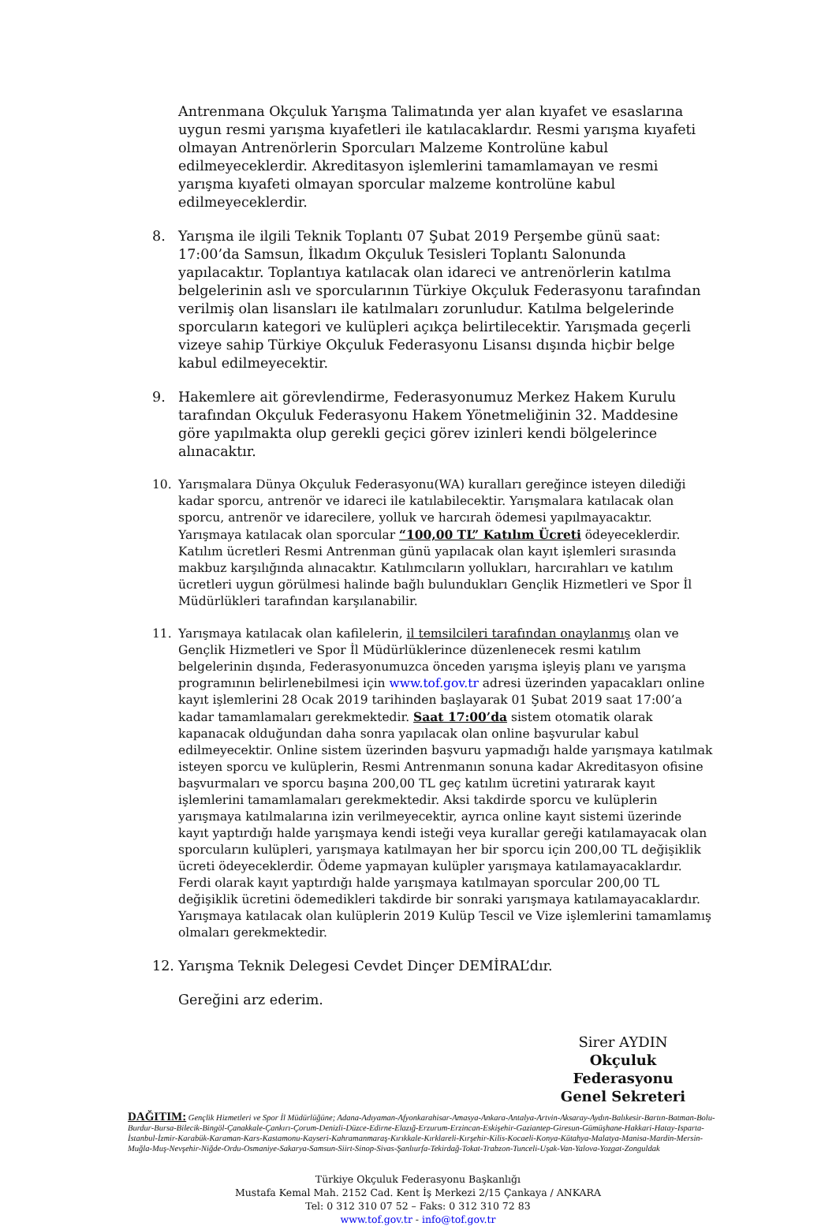Antrenmana Okçuluk Yarışma Talimatında yer alan kıyafet ve esaslarına uygun resmi yarışma kıyafetleri ile katılacaklardır. Resmi yarışma kıyafeti olmayan Antrenörlerin Sporcuları Malzeme Kontrolüne kabul edilmeyeceklerdir. Akreditasyon işlemlerini tamamlamayan ve resmi yarışma kıyafeti olmayan sporcular malzeme kontrolüne kabul edilmeyeceklerdir.
8. Yarışma ile ilgili Teknik Toplantı 07 Şubat 2019 Perşembe günü saat: 17:00’da Samsun, İlkadım Okçuluk Tesisleri Toplantı Salonunda yapılacaktır. Toplantıya katılacak olan idareci ve antrenörlerin katılma belgelerinin aslı ve sporcularının Türkiye Okçuluk Federasyonu tarafından verilmiş olan lisansları ile katılmaları zorunludur. Katılma belgelerinde sporcuların kategori ve kulüpleri açıkça belirtilecektir. Yarışmada geçerli vizeye sahip Türkiye Okçuluk Federasyonu Lisansı dışında hiçbir belge kabul edilmeyecektir.
9. Hakemlere ait görevlendirme, Federasyonumuz Merkez Hakem Kurulu tarafından Okçuluk Federasyonu Hakem Yönetmeliğinin 32. Maddesine göre yapılmakta olup gerekli geçici görev izinleri kendi bölgelerince alınacaktır.
10. Yarışmalara Dünya Okçuluk Federasyonu(WA) kuralları gereğince isteyen dilediği kadar sporcu, antrenör ve idareci ile katılabilecektir. Yarışmalara katılacak olan sporcu, antrenör ve idarecilere, yolluk ve harcırah ödemesi yapılmayacaktır. Yarışmaya katılacak olan sporcular “100,00 TL” Katılım Ücreti ödeyeceklerdir. Katılım ücretleri Resmi Antrenman günü yapılacak olan kayıt işlemleri sırasında makbuz karşılığında alınacaktır. Katılımcıların yollukları, harcırahları ve katılım ücretleri uygun görülmesi halinde bağlı bulundukları Gençlik Hizmetleri ve Spor İl Müdürlükleri tarafından karşılanabilir.
11. Yarışmaya katılacak olan kafilelerin, il temsilcileri tarafından onaylanmış olan ve Gençlik Hizmetleri ve Spor İl Müdürlüklerince düzenlenecek resmi katılım belgelerinin dışında, Federasyonumuzca önceden yarışma işleyiş planı ve yarışma programının belirlenebilmesi için www.tof.gov.tr adresi üzerinden yapacakları online kayıt işlemlerini 28 Ocak 2019 tarihinden başlayarak 01 Şubat 2019 saat 17:00’a kadar tamamlamaları gerekmektedir. Saat 17:00’da sistem otomatik olarak kapanacak olduğundan daha sonra yapılacak olan online başvurular kabul edilmeyecektir. Online sistem üzerinden başvuru yapmadığı halde yarışmaya katılmak isteyen sporcu ve kulüplerin, Resmi Antrenmanın sonuna kadar Akreditasyon ofisine başvurmaları ve sporcu başına 200,00 TL geç katılım ücretini yatırarak kayıt işlemlerini tamamlamaları gerekmektedir. Aksi takdirde sporcu ve kulüplerin yarışmaya katılmalarına izin verilmeyecektir, ayrıca online kayıt sistemi üzerinde kayıt yaptırdığı halde yarışmaya kendi isteği veya kurallar gereği katılamayacak olan sporcuların kulüpleri, yarışmaya katılmayan her bir sporcu için 200,00 TL değişiklik ücreti ödeyeceklerdir. Ödeme yapmayan kulüpler yarışmaya katılamayacaklardır. Ferdi olarak kayıt yaptırdığı halde yarışmaya katılmayan sporcular 200,00 TL değişiklik ücretini ödemedikleri takdirde bir sonraki yarışmaya katılamayacaklardır. Yarışmaya katılacak olan kulüplerin 2019 Kulüp Tescil ve Vize işlemlerini tamamlamış olmaları gerekmektedir.
12. Yarışma Teknik Delegesi Cevdet Dinçer DEMİRAL’dır.
Gereğini arz ederim.
Sirer AYDIN
Okçuluk Federasyonu
Genel Sekreteri
DAĞITIM: Gençlik Hizmetleri ve Spor İl Müdürlüğüne; Adana-Adıyaman-Afyonkarahisar-Amasya-Ankara-Antalya-Artvin-Aksaray-Aydın-Balıkesir-Bartın-Batman-Bolu-Burdur-Bursa-Bilecik-Bingöl-Çanakkale-Çankırı-Çorum-Denizli-Düzce-Edirne-Elazığ-Erzurum-Erzincan-Eskişehir-Gaziantep-Giresun-Gümüşhane-Hakkari-Hatay-Isparta-İstanbul-İzmir-Karabük-Karaman-Kars-Kastamonu-Kayseri-Kahramanmaraş-Kırıkkale-Kırklareli-Kırşehir-Kilis-Kocaeli-Konya-Kütahya-Malatya-Manisa-Mardin-Mersin-Muğla-Muş-Nevşehir-Niğde-Ordu-Osmaniye-Sakarya-Samsun-Siirt-Sinop-Sivas-Şanlıurfa-Tekirdağ-Tokat-Trabzon-Tunceli-Uşak-Van-Yalova-Yozgat-Zonguldak
Türkiye Okçuluk Federasyonu Başkanlığı
Mustafa Kemal Mah. 2152 Cad. Kent İş Merkezi 2/15 Çankaya / ANKARA
Tel: 0 312 310 07 52 – Faks: 0 312 310 72 83
www.tof.gov.tr - info@tof.gov.tr